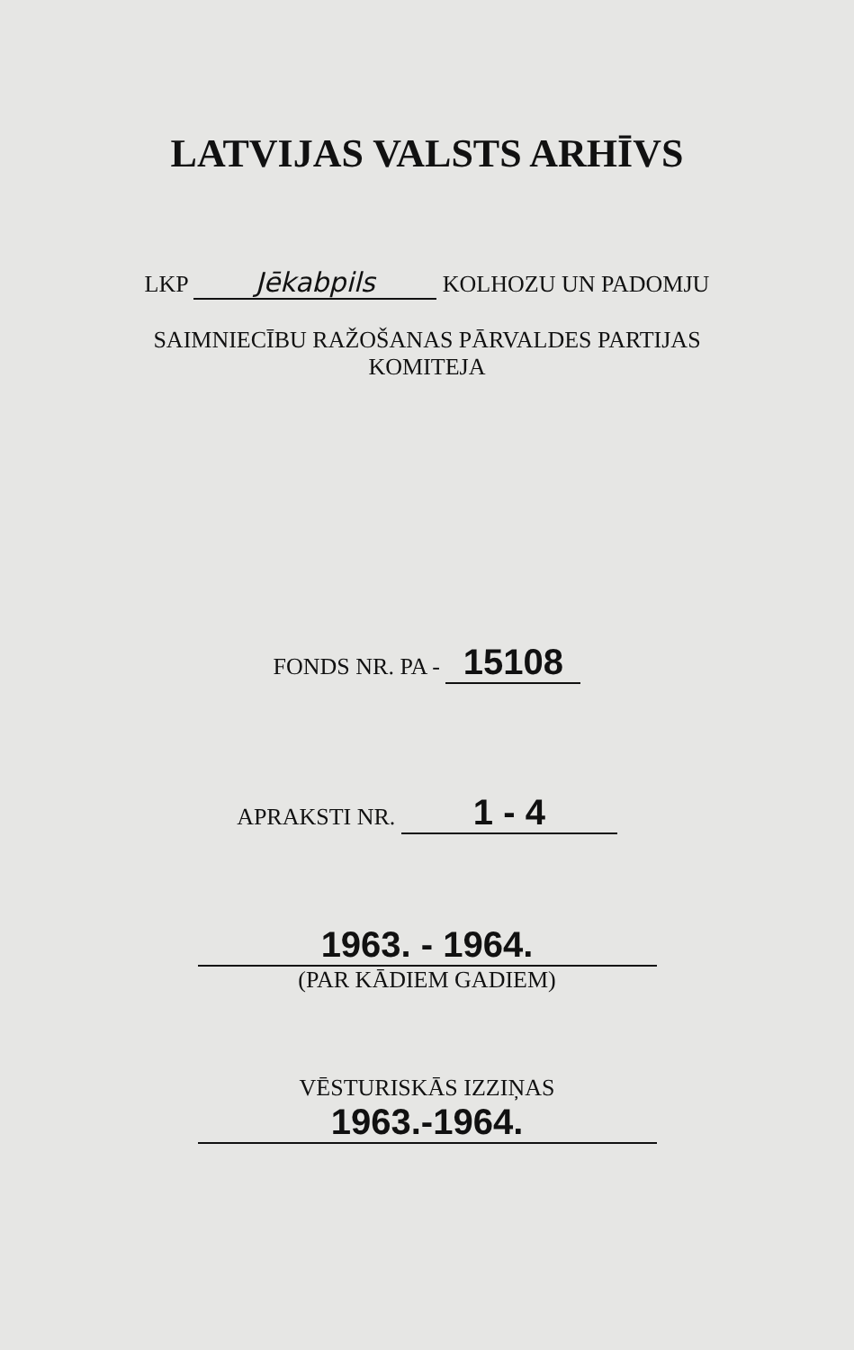LATVIJAS VALSTS ARHĪVS
LKP Jēkabpils KOLHOZU UN PADOMJU
SAIMNIECĪBU RAŽOŠANAS PĀRVALDES PARTIJAS
KOMITEJA
FONDS NR. PA - 15108
APRAKSTI NR. 1 - 4
1963. - 1964.
(PAR KĀDIEM GADIEM)
VĒSTURISKĀS IZZIŅAS
1963.-1964.